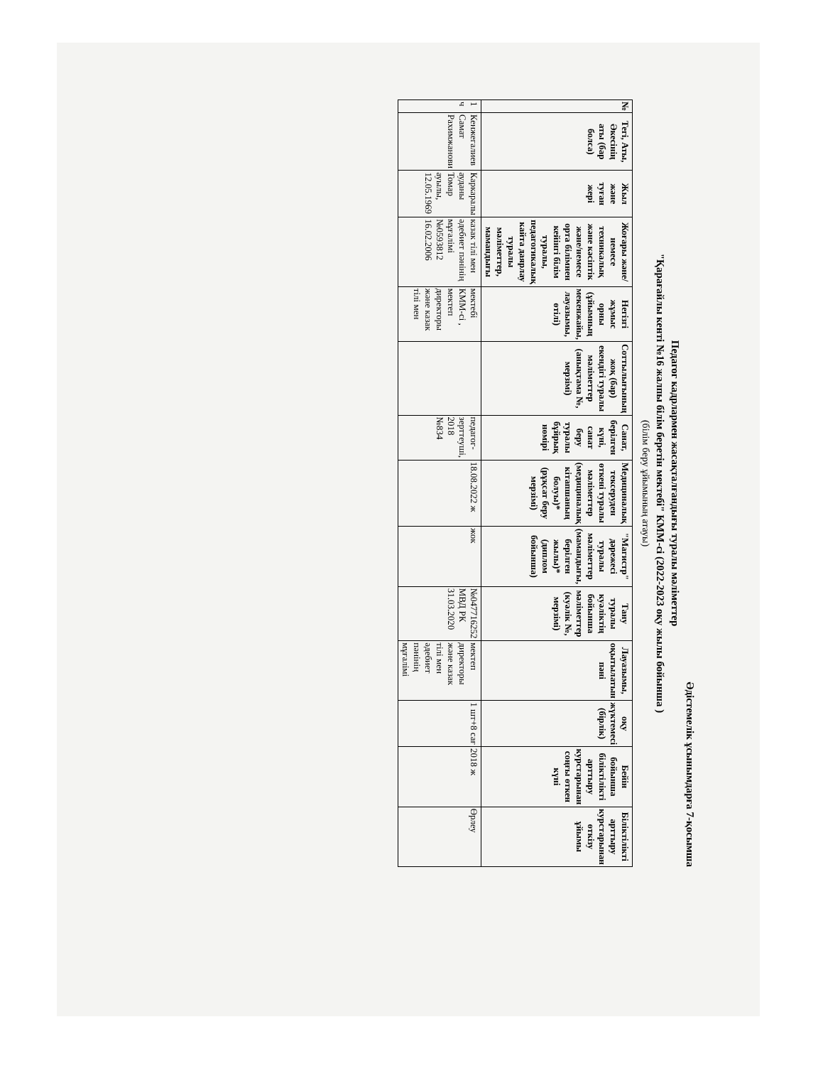Әдістемелік ұсынымдарға 7-қосымша
Педагог кадрлармен жасақталғандығы туралы мәліметтер
"Қарағайлы кенті №16 жалпы білім беретін мектебі" КММ-сі (2022-2023 оқу жылы бойынша )
(білім беру ұйымының атауы)
| № | Тегі, Аты, Әкесінің аты (бар болса) | Жыл және туған жері | Жоғары және/немесе техникалық және кәсіптік және/немесе орта білімнен кейінгі білім туралы, педагогикалық кайта даярлау туралы мәліметтер, мамандығы | Негізгі жұмыс орны (ұйымның мекенжайы, лауазымы, өтілі) | Соттылығының жоқ (бар) екендігі туралы мәліметтер (анықтама №, мерзімі) | Санат, берілген күні, санат беру туралы бұйрық нөмірі | Медициналық тексеруден өткені туралы мәліметтер (медициналық кітапшаның болуы)* (рұқсат беру мерзімі) | "Магистр" дәрежесі туралы мәліметтер (мамандығы, берілген жылы)* (диплом бойынша) | Тану туралы куәліктің бойынша мәліметтер (куәлік №, мерзімі) | Лауазымы, оқытылатын пәні | оқу жүктемесі (бірлік) | Бейін бойынша біліктілікті арттыру курстарынан соңғы өткен күні | Біліктілікті арттыру курстарынан өткізу ұйымы |
| --- | --- | --- | --- | --- | --- | --- | --- | --- | --- | --- | --- | --- | --- |
| 1 ч | Кенжегалиев Самат Рахимжанови | Каркаралы ауданы Томар ауылы, 12.05.1969 | казак тілі мен әдебиет пәнінің мұғалімі №0593812 16.02.2006 | мектебі КММ-сі , мектеп директоры және казак тілі мен | | педагог-зерттеуші, 2018 №834 | 18.08.2022 ж | жок | №047716252 МВД РК 31.03.2020 | мектеп директоры және казак тілі мен әдебиет пәнінің мұғалімі | 1 шт+8 сағ | 2018 ж | Өрлеу |